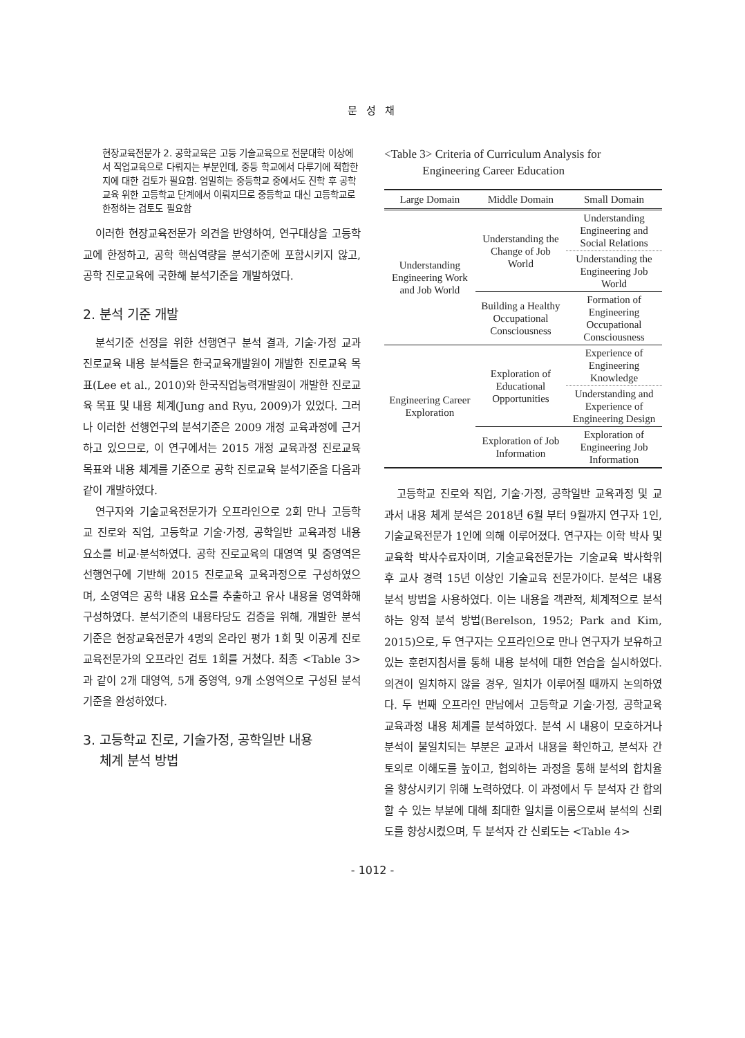문 성 채
현장교육전문가 2. 공학교육은 고등 기술교육으로 전문대학 이상에서 직업교육으로 다뤄지는 부분인데, 중등 학교에서 다루기에 적합한지에 대한 검토가 필요함. 엄밀히는 중등학교 중에서도 진학 후 공학교육 위한 고등학교 단계에서 이뤄지므로 중등학교 대신 고등학교로 한정하는 검토도 필요함
이러한 현장교육전문가 의견을 반영하여, 연구대상을 고등학교에 한정하고, 공학 핵심역량을 분석기준에 포함시키지 않고, 공학 진로교육에 국한해 분석기준을 개발하였다.
2. 분석 기준 개발
분석기준 선정을 위한 선행연구 분석 결과, 기술·가정 교과 진로교육 내용 분석틀은 한국교육개발원이 개발한 진로교육 목표(Lee et al., 2010)와 한국직업능력개발원이 개발한 진로교육 목표 및 내용 체계(Jung and Ryu, 2009)가 있었다. 그러나 이러한 선행연구의 분석기준은 2009 개정 교육과정에 근거하고 있으므로, 이 연구에서는 2015 개정 교육과정 진로교육 목표와 내용 체계를 기준으로 공학 진로교육 분석기준을 다음과 같이 개발하였다.
연구자와 기술교육전문가가 오프라인으로 2회 만나 고등학교 진로와 직업, 고등학교 기술·가정, 공학일반 교육과정 내용 요소를 비교·분석하였다. 공학 진로교육의 대영역 및 중영역은 선행연구에 기반해 2015 진로교육 교육과정으로 구성하였으며, 소영역은 공학 내용 요소를 추출하고 유사 내용을 영역화해 구성하였다. 분석기준의 내용타당도 검증을 위해, 개발한 분석 기준은 현장교육전문가 4명의 온라인 평가 1회 및 이공계 진로교육전문가의 오프라인 검토 1회를 거쳤다. 최종 <Table 3>과 같이 2개 대영역, 5개 중영역, 9개 소영역으로 구성된 분석 기준을 완성하였다.
3. 고등학교 진로, 기술가정, 공학일반 내용
체계 분석 방법
<Table 3> Criteria of Curriculum Analysis for
Engineering Career Education
| Large Domain | Middle Domain | Small Domain |
| --- | --- | --- |
| Understanding Engineering Work and Job World | Understanding the Change of Job World | Understanding Engineering and Social Relations |
| | | Understanding the Engineering Job World |
| | Building a Healthy Occupational Consciousness | Formation of Engineering Occupational Consciousness |
| Engineering Career Exploration | Exploration of Educational Opportunities | Experience of Engineering Knowledge |
| | | Understanding and Experience of Engineering Design |
| | Exploration of Job Information | Exploration of Engineering Job Information |
고등학교 진로와 직업, 기술·가정, 공학일반 교육과정 및 교과서 내용 체계 분석은 2018년 6월 부터 9월까지 연구자 1인, 기술교육전문가 1인에 의해 이루어졌다. 연구자는 이학 박사 및 교육학 박사수료자이며, 기술교육전문가는 기술교육 박사학위 후 교사 경력 15년 이상인 기술교육 전문가이다. 분석은 내용 분석 방법을 사용하였다. 이는 내용을 객관적, 체계적으로 분석하는 양적 분석 방법(Berelson, 1952; Park and Kim, 2015)으로, 두 연구자는 오프라인으로 만나 연구자가 보유하고 있는 훈련지침서를 통해 내용 분석에 대한 연습을 실시하였다. 의견이 일치하지 않을 경우, 일치가 이루어질 때까지 논의하였다. 두 번째 오프라인 만남에서 고등학교 기술·가정, 공학교육 교육과정 내용 체계를 분석하였다. 분석 시 내용이 모호하거나 분석이 불일치되는 부분은 교과서 내용을 확인하고, 분석자 간 토의로 이해도를 높이고, 협의하는 과정을 통해 분석의 합치율을 향상시키기 위해 노력하였다. 이 과정에서 두 분석자 간 합의할 수 있는 부분에 대해 최대한 일치를 이룸으로써 분석의 신뢰도를 향상시켰으며, 두 분석자 간 신뢰도는 <Table 4>
- 1012 -